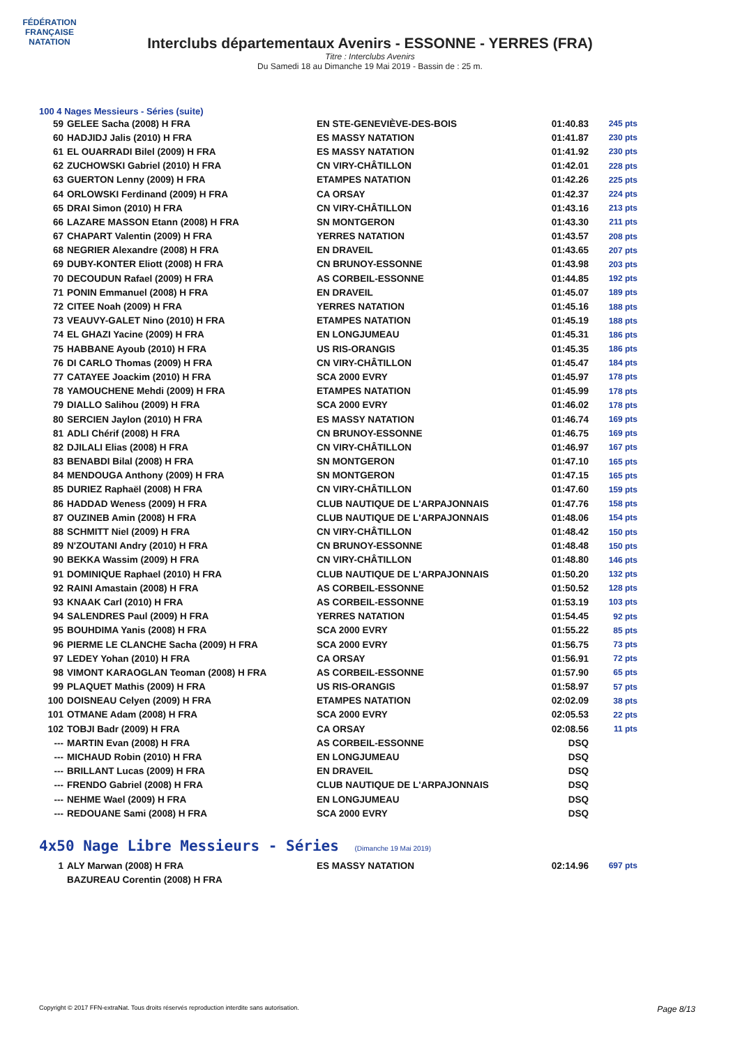FÉDÉRATION FRANÇAISE
NATATION
Interclubs départementaux Avenirs - ESSONNE - YERRES (FRA)
Titre : Interclubs Avenirs
Du Samedi 18 au Dimanche 19 Mai 2019 - Bassin de : 25 m.
100 4 Nages Messieurs - Séries (suite)
| 59 | GELEE Sacha (2008) H FRA | EN STE-GENEVIÈVE-DES-BOIS | 01:40.83 | 245 pts |
| 60 | HADJIDJ Jalis (2010) H FRA | ES MASSY NATATION | 01:41.87 | 230 pts |
| 61 | EL OUARRADI Bilel (2009) H FRA | ES MASSY NATATION | 01:41.92 | 230 pts |
| 62 | ZUCHOWSKI Gabriel (2010) H FRA | CN VIRY-CHÂTILLON | 01:42.01 | 228 pts |
| 63 | GUERTON Lenny (2009) H FRA | ETAMPES NATATION | 01:42.26 | 225 pts |
| 64 | ORLOWSKI Ferdinand (2009) H FRA | CA ORSAY | 01:42.37 | 224 pts |
| 65 | DRAI Simon (2010) H FRA | CN VIRY-CHÂTILLON | 01:43.16 | 213 pts |
| 66 | LAZARE MASSON Etann (2008) H FRA | SN MONTGERON | 01:43.30 | 211 pts |
| 67 | CHAPART Valentin (2009) H FRA | YERRES NATATION | 01:43.57 | 208 pts |
| 68 | NEGRIER Alexandre (2008) H FRA | EN DRAVEIL | 01:43.65 | 207 pts |
| 69 | DUBY-KONTER Eliott (2008) H FRA | CN BRUNOY-ESSONNE | 01:43.98 | 203 pts |
| 70 | DECOUDUN Rafael (2009) H FRA | AS CORBEIL-ESSONNE | 01:44.85 | 192 pts |
| 71 | PONIN Emmanuel (2008) H FRA | EN DRAVEIL | 01:45.07 | 189 pts |
| 72 | CITEE Noah (2009) H FRA | YERRES NATATION | 01:45.16 | 188 pts |
| 73 | VEAUVY-GALET Nino (2010) H FRA | ETAMPES NATATION | 01:45.19 | 188 pts |
| 74 | EL GHAZI Yacine (2009) H FRA | EN LONGJUMEAU | 01:45.31 | 186 pts |
| 75 | HABBANE Ayoub (2010) H FRA | US RIS-ORANGIS | 01:45.35 | 186 pts |
| 76 | DI CARLO Thomas (2009) H FRA | CN VIRY-CHÂTILLON | 01:45.47 | 184 pts |
| 77 | CATAYEE Joackim (2010) H FRA | SCA 2000 EVRY | 01:45.97 | 178 pts |
| 78 | YAMOUCHENE Mehdi (2009) H FRA | ETAMPES NATATION | 01:45.99 | 178 pts |
| 79 | DIALLO Salihou (2009) H FRA | SCA 2000 EVRY | 01:46.02 | 178 pts |
| 80 | SERCIEN Jaylon (2010) H FRA | ES MASSY NATATION | 01:46.74 | 169 pts |
| 81 | ADLI Chérif (2008) H FRA | CN BRUNOY-ESSONNE | 01:46.75 | 169 pts |
| 82 | DJILALI Elias (2008) H FRA | CN VIRY-CHÂTILLON | 01:46.97 | 167 pts |
| 83 | BENABDI Bilal (2008) H FRA | SN MONTGERON | 01:47.10 | 165 pts |
| 84 | MENDOUGA Anthony (2009) H FRA | SN MONTGERON | 01:47.15 | 165 pts |
| 85 | DURIEZ Raphaël (2008) H FRA | CN VIRY-CHÂTILLON | 01:47.60 | 159 pts |
| 86 | HADDAD Weness (2009) H FRA | CLUB NAUTIQUE DE L'ARPAJONNAIS | 01:47.76 | 158 pts |
| 87 | OUZINEB Amin (2008) H FRA | CLUB NAUTIQUE DE L'ARPAJONNAIS | 01:48.06 | 154 pts |
| 88 | SCHMITT Niel (2009) H FRA | CN VIRY-CHÂTILLON | 01:48.42 | 150 pts |
| 89 | N'ZOUTANI Andry (2010) H FRA | CN BRUNOY-ESSONNE | 01:48.48 | 150 pts |
| 90 | BEKKA Wassim (2009) H FRA | CN VIRY-CHÂTILLON | 01:48.80 | 146 pts |
| 91 | DOMINIQUE Raphael (2010) H FRA | CLUB NAUTIQUE DE L'ARPAJONNAIS | 01:50.20 | 132 pts |
| 92 | RAINI Amastain (2008) H FRA | AS CORBEIL-ESSONNE | 01:50.52 | 128 pts |
| 93 | KNAAK Carl (2010) H FRA | AS CORBEIL-ESSONNE | 01:53.19 | 103 pts |
| 94 | SALENDRES Paul (2009) H FRA | YERRES NATATION | 01:54.45 | 92 pts |
| 95 | BOUHDIMA Yanis (2008) H FRA | SCA 2000 EVRY | 01:55.22 | 85 pts |
| 96 | PIERME LE CLANCHE Sacha (2009) H FRA | SCA 2000 EVRY | 01:56.75 | 73 pts |
| 97 | LEDEY Yohan (2010) H FRA | CA ORSAY | 01:56.91 | 72 pts |
| 98 | VIMONT KARAOGLAN Teoman (2008) H FRA | AS CORBEIL-ESSONNE | 01:57.90 | 65 pts |
| 99 | PLAQUET Mathis (2009) H FRA | US RIS-ORANGIS | 01:58.97 | 57 pts |
| 100 | DOISNEAU Celyen (2009) H FRA | ETAMPES NATATION | 02:02.09 | 38 pts |
| 101 | OTMANE Adam (2008) H FRA | SCA 2000 EVRY | 02:05.53 | 22 pts |
| 102 | TOBJI Badr (2009) H FRA | CA ORSAY | 02:08.56 | 11 pts |
| --- | MARTIN Evan (2008) H FRA | AS CORBEIL-ESSONNE | DSQ | |
| --- | MICHAUD Robin (2010) H FRA | EN LONGJUMEAU | DSQ | |
| --- | BRILLANT Lucas (2009) H FRA | EN DRAVEIL | DSQ | |
| --- | FRENDO Gabriel (2008) H FRA | CLUB NAUTIQUE DE L'ARPAJONNAIS | DSQ | |
| --- | NEHME Wael (2009) H FRA | EN LONGJUMEAU | DSQ | |
| --- | REDOUANE Sami (2008) H FRA | SCA 2000 EVRY | DSQ | |
4x50 Nage Libre Messieurs - Séries (Dimanche 19 Mai 2019)
| 1 | ALY Marwan (2008) H FRA | ES MASSY NATATION | 02:14.96 | 697 pts |
| | BAZUREAU Corentin (2008) H FRA | | | |
Copyright © 2017 FFN-extraNat. Tous droits réservés reproduction interdite sans autorisation. Page 8/13